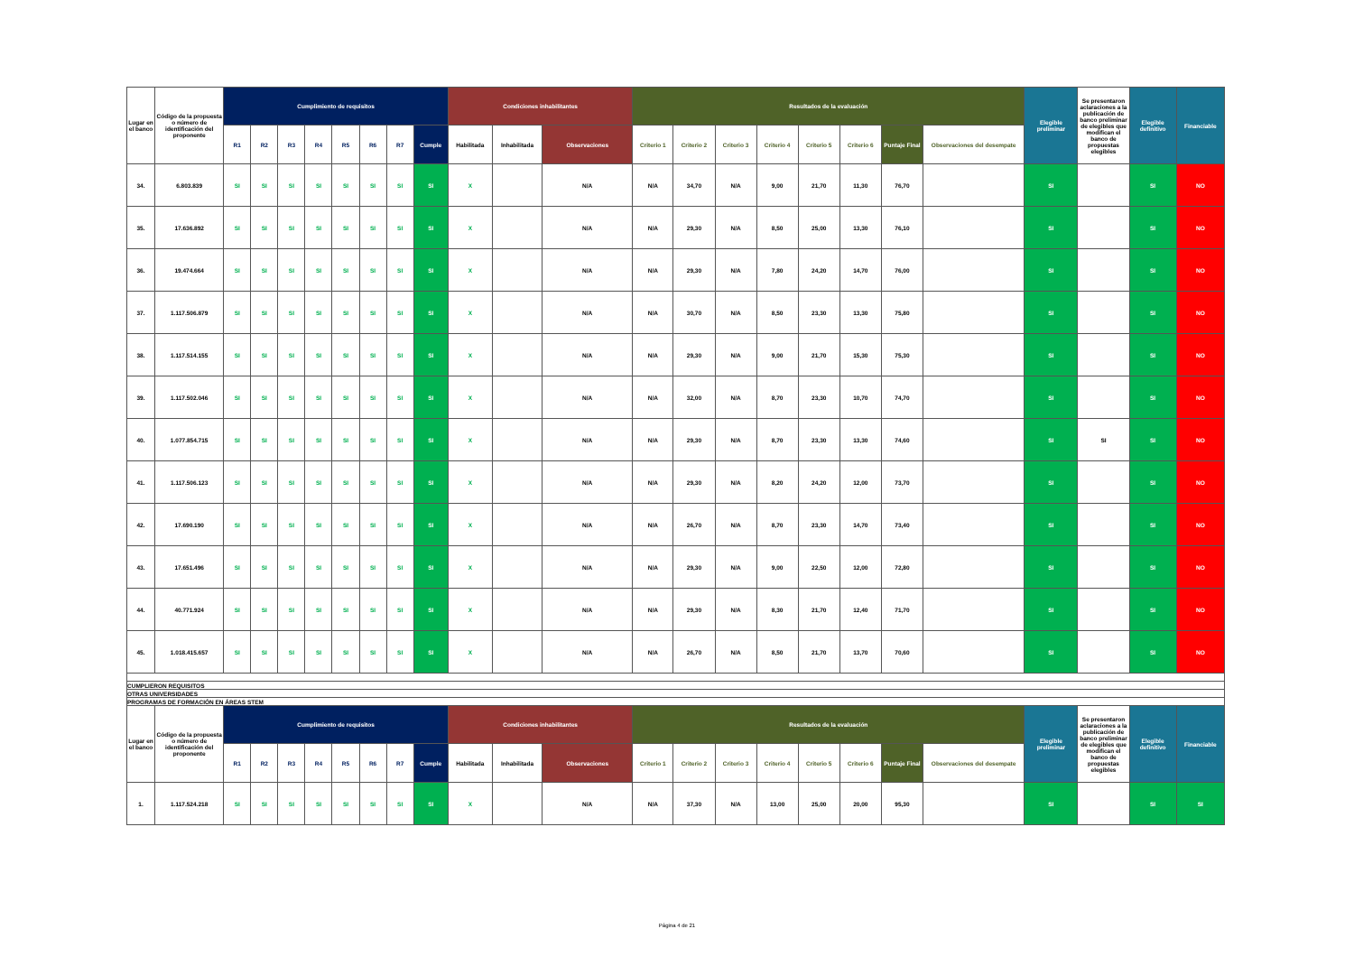| Lugar en el banco | Código de la propuesta o número de identificación del proponente | Cumplimiento de requisitos | | | | | | | | Condiciones inhabilitantes | | | Resultados de la evaluación | | | | | | | | Elegible preliminar | Se presentaron aclaraciones a la publicación de banco preliminar de elegibles que modifican el banco de propuestas elegibles | Elegible definitivo | Financiable |
| --- | --- | --- | --- | --- | --- | --- | --- | --- | --- | --- | --- | --- | --- | --- | --- | --- | --- | --- | --- | --- | --- | --- | --- | --- |
| | | R1 | R2 | R3 | R4 | R5 | R6 | R7 | Cumple | Habilitada | Inhabilitada | Observaciones | Criterio 1 | Criterio 2 | Criterio 3 | Criterio 4 | Criterio 5 | Criterio 6 | Puntaje Final | Observaciones del desempate | | | | |
| 34. | 6.803.839 | SI | SI | SI | SI | SI | SI | SI | SI | X | | N/A | N/A | 34,70 | N/A | 9,00 | 21,70 | 11,30 | 76,70 | | SI | | SI | NO |
| 35. | 17.636.892 | SI | SI | SI | SI | SI | SI | SI | SI | X | | N/A | N/A | 29,30 | N/A | 8,50 | 25,00 | 13,30 | 76,10 | | SI | | SI | NO |
| 36. | 19.474.664 | SI | SI | SI | SI | SI | SI | SI | SI | X | | N/A | N/A | 29,30 | N/A | 7,80 | 24,20 | 14,70 | 76,00 | | SI | | SI | NO |
| 37. | 1.117.506.879 | SI | SI | SI | SI | SI | SI | SI | SI | X | | N/A | N/A | 30,70 | N/A | 8,50 | 23,30 | 13,30 | 75,80 | | SI | | SI | NO |
| 38. | 1.117.514.155 | SI | SI | SI | SI | SI | SI | SI | SI | X | | N/A | N/A | 29,30 | N/A | 9,00 | 21,70 | 15,30 | 75,30 | | SI | | SI | NO |
| 39. | 1.117.502.046 | SI | SI | SI | SI | SI | SI | SI | SI | X | | N/A | N/A | 32,00 | N/A | 8,70 | 23,30 | 10,70 | 74,70 | | SI | | SI | NO |
| 40. | 1.077.854.715 | SI | SI | SI | SI | SI | SI | SI | SI | X | | N/A | N/A | 29,30 | N/A | 8,70 | 23,30 | 13,30 | 74,60 | | SI | SI | SI | NO |
| 41. | 1.117.506.123 | SI | SI | SI | SI | SI | SI | SI | SI | X | | N/A | N/A | 29,30 | N/A | 8,20 | 24,20 | 12,00 | 73,70 | | SI | | SI | NO |
| 42. | 17.690.190 | SI | SI | SI | SI | SI | SI | SI | SI | X | | N/A | N/A | 26,70 | N/A | 8,70 | 23,30 | 14,70 | 73,40 | | SI | | SI | NO |
| 43. | 17.651.496 | SI | SI | SI | SI | SI | SI | SI | SI | X | | N/A | N/A | 29,30 | N/A | 9,00 | 22,50 | 12,00 | 72,80 | | SI | | SI | NO |
| 44. | 40.771.924 | SI | SI | SI | SI | SI | SI | SI | SI | X | | N/A | N/A | 29,30 | N/A | 8,30 | 21,70 | 12,40 | 71,70 | | SI | | SI | NO |
| 45. | 1.018.415.657 | SI | SI | SI | SI | SI | SI | SI | SI | X | | N/A | N/A | 26,70 | N/A | 8,50 | 21,70 | 13,70 | 70,60 | | SI | | SI | NO |
| CUMPLIERON REQUISITOS | | | | | | | | | | | | | | | | | | | | | | | | |
| OTRAS UNIVERSIDADES | | | | | | | | | | | | | | | | | | | | | | | | |
| PROGRAMAS DE FORMACIÓN EN ÁREAS STEM | | | | | | | | | | | | | | | | | | | | | | | | |
| Lugar en el banco | Código de la propuesta o número de identificación del proponente | Cumplimiento de requisitos | | | | | | | | Condiciones inhabilitantes | | | Resultados de la evaluación | | | | | | | | Elegible preliminar | Se presentaron aclaraciones a la publicación de banco preliminar de elegibles que modifican el banco de propuestas elegibles | Elegible definitivo | Financiable |
| | | R1 | R2 | R3 | R4 | R5 | R6 | R7 | Cumple | Habilitada | Inhabilitada | Observaciones | Criterio 1 | Criterio 2 | Criterio 3 | Criterio 4 | Criterio 5 | Criterio 6 | Puntaje Final | Observaciones del desempate | | | | |
| 1. | 1.117.524.218 | SI | SI | SI | SI | SI | SI | SI | SI | X | | N/A | N/A | 37,30 | N/A | 13,00 | 25,00 | 20,00 | 95,30 | | SI | | SI | SI |
Página 4 de 21